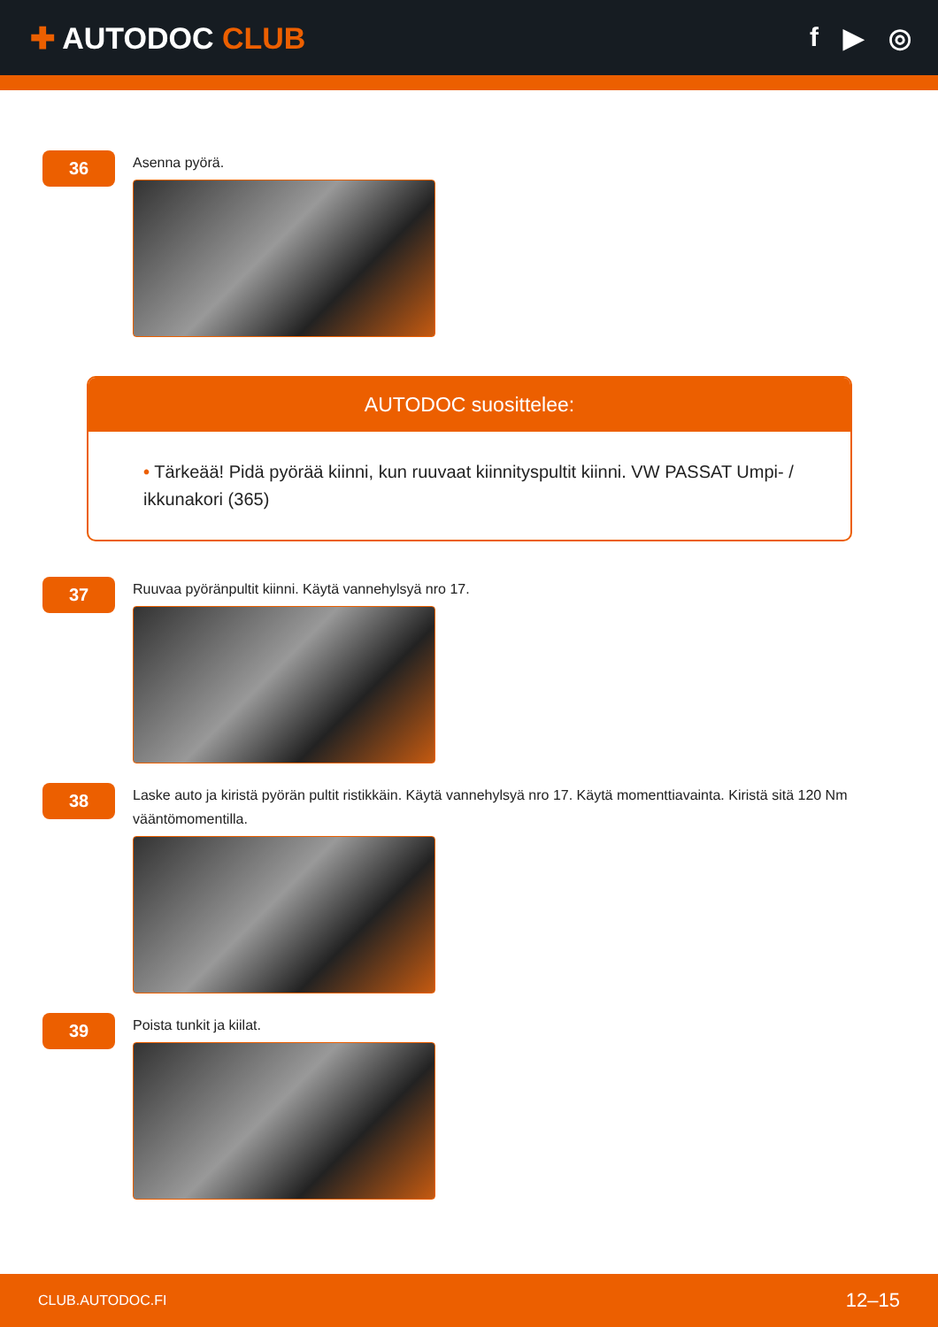✚ AUTODOC CLUB f ▶ ◎
36
Asenna pyörä.
AUTODOC suosittelee:
• Tärkeää! Pidä pyörää kiinni, kun ruuvaat kiinnityspultit kiinni. VW PASSAT Umpi- / ikkunakori (365)
37
Ruuvaa pyöränpultit kiinni. Käytä vannehylsyä nro 17.
38
Laske auto ja kiristä pyörän pultit ristikkäin. Käytä vannehylsyä nro 17. Käytä momenttiavainta. Kiristä sitä 120 Nm vääntömomentilla.
39
Poista tunkit ja kiilat.
CLUB.AUTODOC.FI 12–15